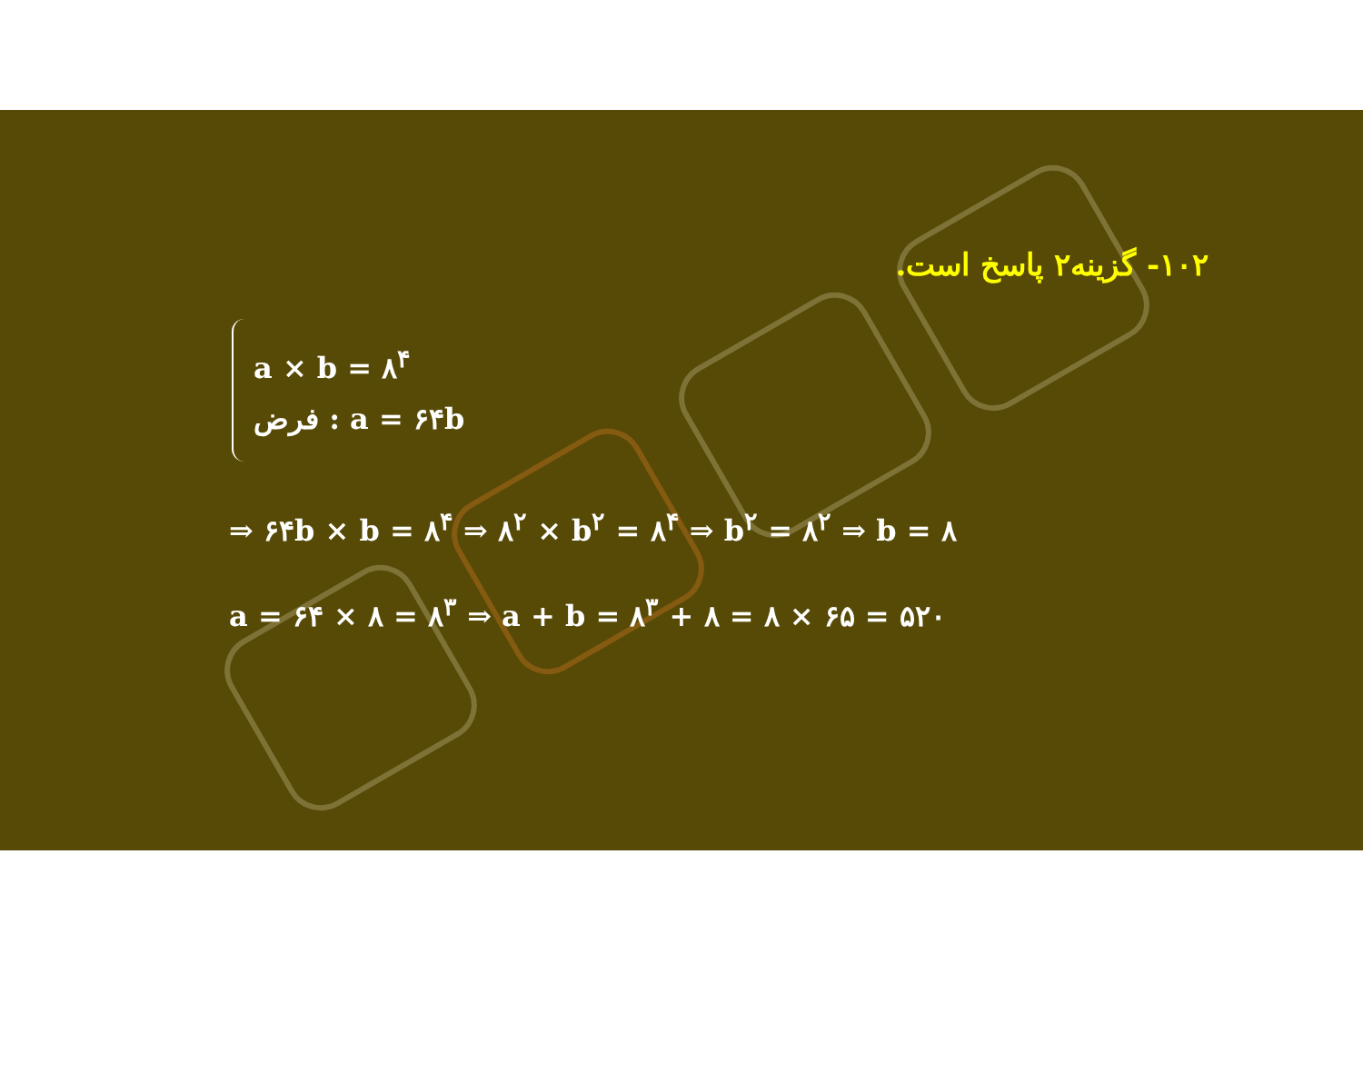۱۰۲- گزینه۲ پاسخ است.
a × b = ۸<sup>۴</sup>
فرض : a = ۶۴b
⇒ ۶۴b × b = ۸<sup>۴</sup> ⇒ ۸<sup>۲</sup> × b<sup>۲</sup> = ۸<sup>۴</sup> ⇒ b<sup>۲</sup> = ۸<sup>۲</sup> ⇒ b = ۸
a = ۶۴ × ۸ = ۸<sup>۳</sup> ⇒ a + b = ۸<sup>۳</sup> + ۸ = ۸ × ۶۵ = ۵۲۰